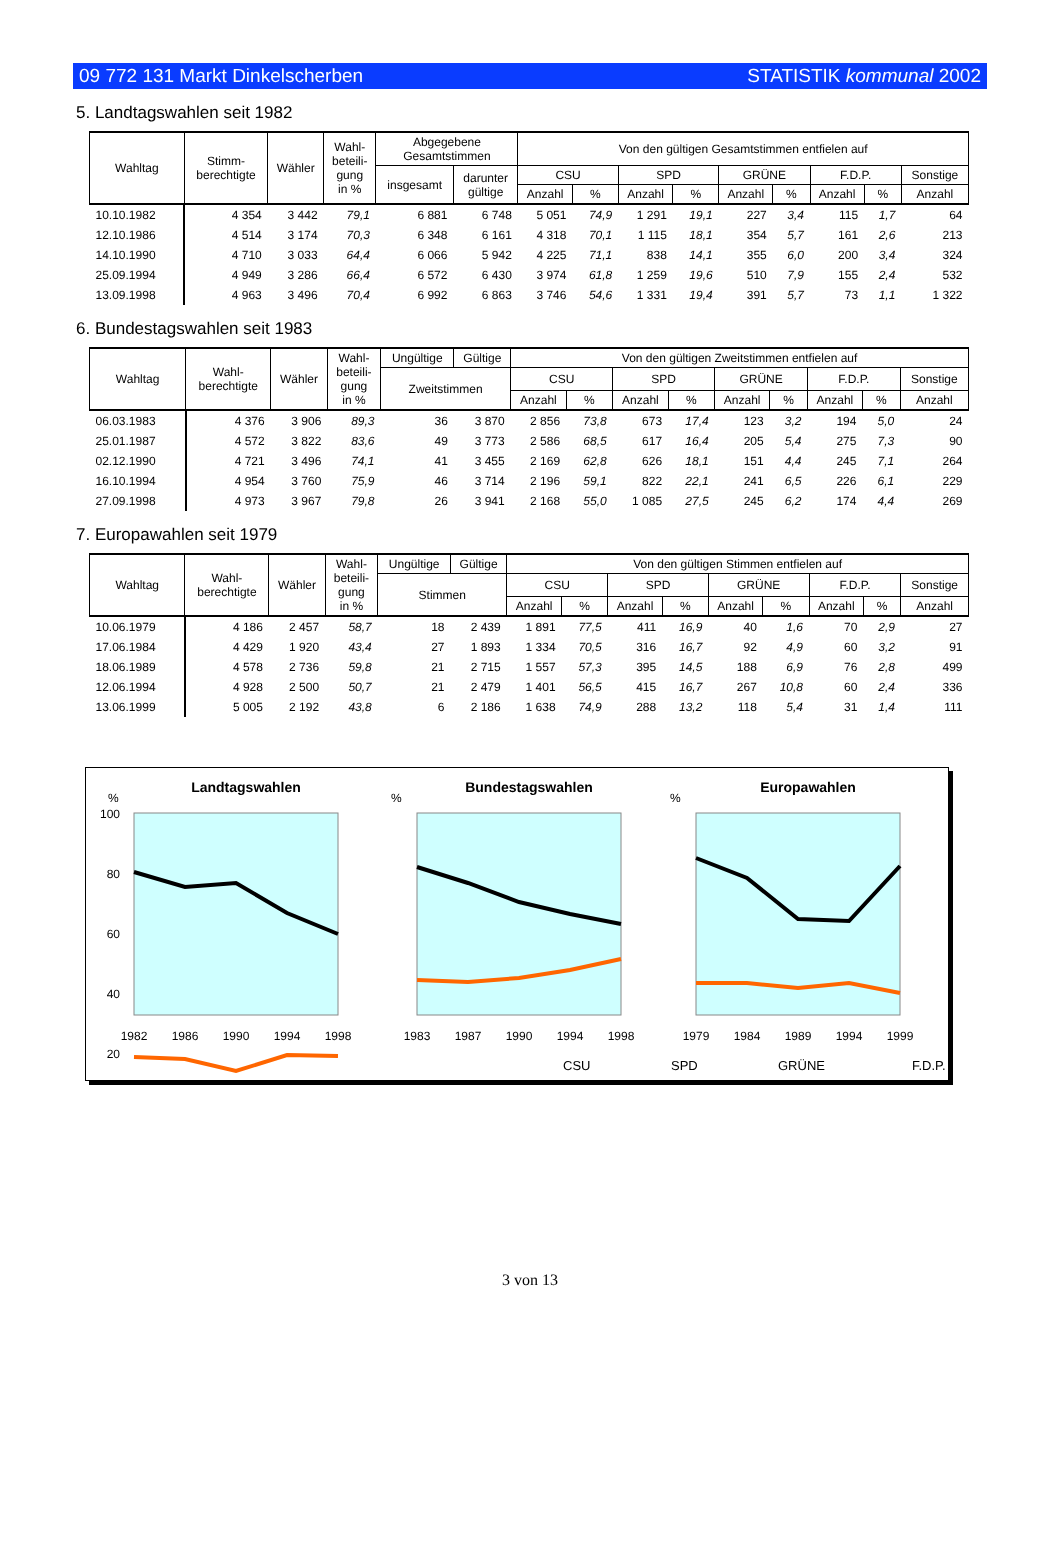09 772 131 Markt Dinkelscherben STATISTIK kommunal 2002
5. Landtagswahlen seit 1982
| Wahltag | Stimm- berechtigte | Wähler | Wahl- beteili- gung in % | Abgegebene Gesamtstimmen | | Von den gültigen Gesamtstimmen entfielen auf | | | | | | | | |
| --- | --- | --- | --- | --- | --- | --- | --- | --- | --- | --- | --- | --- | --- | --- |
| | | | | insgesamt | darunter gültige | CSU | | SPD | | GRÜNE | | F.D.P. | | Sonstige |
| | | | | | | Anzahl | % | Anzahl | % | Anzahl | % | Anzahl | % | Anzahl |
| 10.10.1982 | 4 354 | 3 442 | 79,1 | 6 881 | 6 748 | 5 051 | 74,9 | 1 291 | 19,1 | 227 | 3,4 | 115 | 1,7 | 64 |
| 12.10.1986 | 4 514 | 3 174 | 70,3 | 6 348 | 6 161 | 4 318 | 70,1 | 1 115 | 18,1 | 354 | 5,7 | 161 | 2,6 | 213 |
| 14.10.1990 | 4 710 | 3 033 | 64,4 | 6 066 | 5 942 | 4 225 | 71,1 | 838 | 14,1 | 355 | 6,0 | 200 | 3,4 | 324 |
| 25.09.1994 | 4 949 | 3 286 | 66,4 | 6 572 | 6 430 | 3 974 | 61,8 | 1 259 | 19,6 | 510 | 7,9 | 155 | 2,4 | 532 |
| 13.09.1998 | 4 963 | 3 496 | 70,4 | 6 992 | 6 863 | 3 746 | 54,6 | 1 331 | 19,4 | 391 | 5,7 | 73 | 1,1 | 1 322 |
6. Bundestagswahlen seit 1983
| Wahltag | Wahl- berechtigte | Wähler | Wahl- beteili- gung in % | Ungültige | Gültige | Von den gültigen Zweitstimmen entfielen auf | | | | | | | | |
| --- | --- | --- | --- | --- | --- | --- | --- | --- | --- | --- | --- | --- | --- | --- |
| | | | | Zweitstimmen | | CSU | | SPD | | GRÜNE | | F.D.P. | | Sonstige |
| | | | | | | Anzahl | % | Anzahl | % | Anzahl | % | Anzahl | % | Anzahl |
| 06.03.1983 | 4 376 | 3 906 | 89,3 | 36 | 3 870 | 2 856 | 73,8 | 673 | 17,4 | 123 | 3,2 | 194 | 5,0 | 24 |
| 25.01.1987 | 4 572 | 3 822 | 83,6 | 49 | 3 773 | 2 586 | 68,5 | 617 | 16,4 | 205 | 5,4 | 275 | 7,3 | 90 |
| 02.12.1990 | 4 721 | 3 496 | 74,1 | 41 | 3 455 | 2 169 | 62,8 | 626 | 18,1 | 151 | 4,4 | 245 | 7,1 | 264 |
| 16.10.1994 | 4 954 | 3 760 | 75,9 | 46 | 3 714 | 2 196 | 59,1 | 822 | 22,1 | 241 | 6,5 | 226 | 6,1 | 229 |
| 27.09.1998 | 4 973 | 3 967 | 79,8 | 26 | 3 941 | 2 168 | 55,0 | 1 085 | 27,5 | 245 | 6,2 | 174 | 4,4 | 269 |
7. Europawahlen seit 1979
| Wahltag | Wahl- berechtigte | Wähler | Wahl- beteili- gung in % | Ungültige | Gültige | Von den gültigen Stimmen entfielen auf | | | | | | | | |
| --- | --- | --- | --- | --- | --- | --- | --- | --- | --- | --- | --- | --- | --- | --- |
| | | | | Stimmen | | CSU | | SPD | | GRÜNE | | F.D.P. | | Sonstige |
| | | | | | | Anzahl | % | Anzahl | % | Anzahl | % | Anzahl | % | Anzahl |
| 10.06.1979 | 4 186 | 2 457 | 58,7 | 18 | 2 439 | 1 891 | 77,5 | 411 | 16,9 | 40 | 1,6 | 70 | 2,9 | 27 |
| 17.06.1984 | 4 429 | 1 920 | 43,4 | 27 | 1 893 | 1 334 | 70,5 | 316 | 16,7 | 92 | 4,9 | 60 | 3,2 | 91 |
| 18.06.1989 | 4 578 | 2 736 | 59,8 | 21 | 2 715 | 1 557 | 57,3 | 395 | 14,5 | 188 | 6,9 | 76 | 2,8 | 499 |
| 12.06.1994 | 4 928 | 2 500 | 50,7 | 21 | 2 479 | 1 401 | 56,5 | 415 | 16,7 | 267 | 10,8 | 60 | 2,4 | 336 |
| 13.06.1999 | 5 005 | 2 192 | 43,8 | 6 | 2 186 | 1 638 | 74,9 | 288 | 13,2 | 118 | 5,4 | 31 | 1,4 | 111 |
Landtagswahlen
%
100
80
60
40
20
1982
1986
1990
1994
1998
Bundestagswahlen
%
1983
1987
1990
1994
1998
Europawahlen
%
1979
1984
1989
1994
1999
CSU
SPD
GRÜNE
F.D.P.
3 von 13